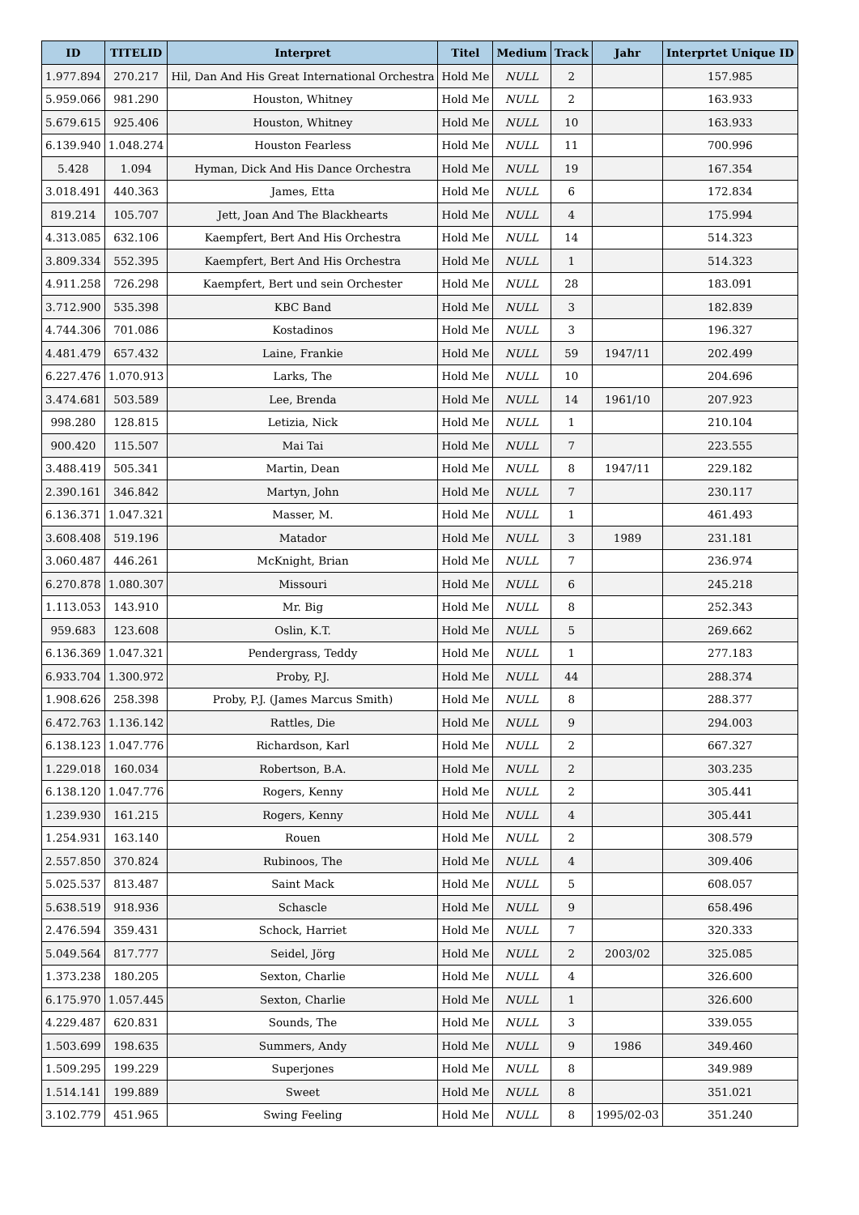| ID | TITELID | Interpret | Titel | Medium | Track | Jahr | Interprtet Unique ID |
| --- | --- | --- | --- | --- | --- | --- | --- |
| 1.977.894 | 270.217 | Hil, Dan And His Great International Orchestra | Hold Me | NULL | 2 | | 157.985 |
| 5.959.066 | 981.290 | Houston, Whitney | Hold Me | NULL | 2 | | 163.933 |
| 5.679.615 | 925.406 | Houston, Whitney | Hold Me | NULL | 10 | | 163.933 |
| 6.139.940 | 1.048.274 | Houston Fearless | Hold Me | NULL | 11 | | 700.996 |
| 5.428 | 1.094 | Hyman, Dick And His Dance Orchestra | Hold Me | NULL | 19 | | 167.354 |
| 3.018.491 | 440.363 | James, Etta | Hold Me | NULL | 6 | | 172.834 |
| 819.214 | 105.707 | Jett, Joan And The Blackhearts | Hold Me | NULL | 4 | | 175.994 |
| 4.313.085 | 632.106 | Kaempfert, Bert And His Orchestra | Hold Me | NULL | 14 | | 514.323 |
| 3.809.334 | 552.395 | Kaempfert, Bert And His Orchestra | Hold Me | NULL | 1 | | 514.323 |
| 4.911.258 | 726.298 | Kaempfert, Bert und sein Orchester | Hold Me | NULL | 28 | | 183.091 |
| 3.712.900 | 535.398 | KBC Band | Hold Me | NULL | 3 | | 182.839 |
| 4.744.306 | 701.086 | Kostadinos | Hold Me | NULL | 3 | | 196.327 |
| 4.481.479 | 657.432 | Laine, Frankie | Hold Me | NULL | 59 | 1947/11 | 202.499 |
| 6.227.476 | 1.070.913 | Larks, The | Hold Me | NULL | 10 | | 204.696 |
| 3.474.681 | 503.589 | Lee, Brenda | Hold Me | NULL | 14 | 1961/10 | 207.923 |
| 998.280 | 128.815 | Letizia, Nick | Hold Me | NULL | 1 | | 210.104 |
| 900.420 | 115.507 | Mai Tai | Hold Me | NULL | 7 | | 223.555 |
| 3.488.419 | 505.341 | Martin, Dean | Hold Me | NULL | 8 | 1947/11 | 229.182 |
| 2.390.161 | 346.842 | Martyn, John | Hold Me | NULL | 7 | | 230.117 |
| 6.136.371 | 1.047.321 | Masser, M. | Hold Me | NULL | 1 | | 461.493 |
| 3.608.408 | 519.196 | Matador | Hold Me | NULL | 3 | 1989 | 231.181 |
| 3.060.487 | 446.261 | McKnight, Brian | Hold Me | NULL | 7 | | 236.974 |
| 6.270.878 | 1.080.307 | Missouri | Hold Me | NULL | 6 | | 245.218 |
| 1.113.053 | 143.910 | Mr. Big | Hold Me | NULL | 8 | | 252.343 |
| 959.683 | 123.608 | Oslin, K.T. | Hold Me | NULL | 5 | | 269.662 |
| 6.136.369 | 1.047.321 | Pendergrass, Teddy | Hold Me | NULL | 1 | | 277.183 |
| 6.933.704 | 1.300.972 | Proby, P.J. | Hold Me | NULL | 44 | | 288.374 |
| 1.908.626 | 258.398 | Proby, P.J. (James Marcus Smith) | Hold Me | NULL | 8 | | 288.377 |
| 6.472.763 | 1.136.142 | Rattles, Die | Hold Me | NULL | 9 | | 294.003 |
| 6.138.123 | 1.047.776 | Richardson, Karl | Hold Me | NULL | 2 | | 667.327 |
| 1.229.018 | 160.034 | Robertson, B.A. | Hold Me | NULL | 2 | | 303.235 |
| 6.138.120 | 1.047.776 | Rogers, Kenny | Hold Me | NULL | 2 | | 305.441 |
| 1.239.930 | 161.215 | Rogers, Kenny | Hold Me | NULL | 4 | | 305.441 |
| 1.254.931 | 163.140 | Rouen | Hold Me | NULL | 2 | | 308.579 |
| 2.557.850 | 370.824 | Rubinoos, The | Hold Me | NULL | 4 | | 309.406 |
| 5.025.537 | 813.487 | Saint Mack | Hold Me | NULL | 5 | | 608.057 |
| 5.638.519 | 918.936 | Schascle | Hold Me | NULL | 9 | | 658.496 |
| 2.476.594 | 359.431 | Schock, Harriet | Hold Me | NULL | 7 | | 320.333 |
| 5.049.564 | 817.777 | Seidel, Jörg | Hold Me | NULL | 2 | 2003/02 | 325.085 |
| 1.373.238 | 180.205 | Sexton, Charlie | Hold Me | NULL | 4 | | 326.600 |
| 6.175.970 | 1.057.445 | Sexton, Charlie | Hold Me | NULL | 1 | | 326.600 |
| 4.229.487 | 620.831 | Sounds, The | Hold Me | NULL | 3 | | 339.055 |
| 1.503.699 | 198.635 | Summers, Andy | Hold Me | NULL | 9 | 1986 | 349.460 |
| 1.509.295 | 199.229 | Superjones | Hold Me | NULL | 8 | | 349.989 |
| 1.514.141 | 199.889 | Sweet | Hold Me | NULL | 8 | | 351.021 |
| 3.102.779 | 451.965 | Swing Feeling | Hold Me | NULL | 8 | 1995/02-03 | 351.240 |